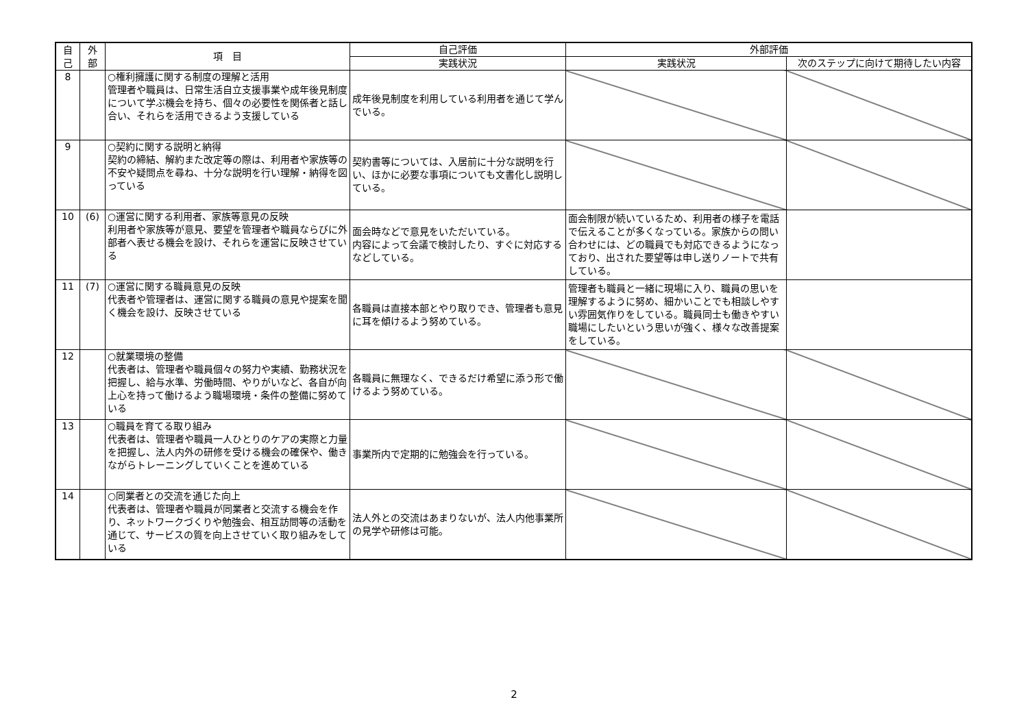| 自 己 | 外 部 | 項 目 | 自己評価 | 外部評価 | |
| --- | --- | --- | --- | --- | --- |
| | | | 実践状況 | 実践状況 | 次のステップに向けて期待したい内容 |
| 8 | | ○権利擁護に関する制度の理解と活用 管理者や職員は、日常生活自立支援事業や成年後見制度について学ぶ機会を持ち、個々の必要性を関係者と話し合い、それらを活用できるよう支援している | 成年後見制度を利用している利用者を通じて学んでいる。 | | |
| 9 | | ○契約に関する説明と納得 契約の締結、解約また改定等の際は、利用者や家族等の不安や疑問点を尋ね、十分な説明を行い理解・納得を図っている | 契約書等については、入居前に十分な説明を行い、ほかに必要な事項についても文書化し説明している。 | | |
| 10 | (6) | ○運営に関する利用者、家族等意見の反映 利用者や家族等が意見、要望を管理者や職員ならびに外部者へ表せる機会を設け、それらを運営に反映させている | 面会時などで意見をいただいている。 内容によって会議で検討したり、すぐに対応するなどしている。 | 面会制限が続いているため、利用者の様子を電話で伝えることが多くなっている。家族からの問い合わせには、どの職員でも対応できるようになっており、出された要望等は申し送りノートで共有している。 | |
| 11 | (7) | ○運営に関する職員意見の反映 代表者や管理者は、運営に関する職員の意見や提案を聞く機会を設け、反映させている | 各職員は直接本部とやり取りでき、管理者も意見に耳を傾けるよう努めている。 | 管理者も職員と一緒に現場に入り、職員の思いを理解するように努め、細かいことでも相談しやすい雰囲気作りをしている。職員同士も働きやすい職場にしたいという思いが強く、様々な改善提案をしている。 | |
| 12 | | ○就業環境の整備 代表者は、管理者や職員個々の努力や実績、勤務状況を把握し、給与水準、労働時間、やりがいなど、各自が向上心を持って働けるよう職場環境・条件の整備に努めている | 各職員に無理なく、できるだけ希望に添う形で働けるよう努めている。 | | |
| 13 | | ○職員を育てる取り組み 代表者は、管理者や職員一人ひとりのケアの実際と力量を把握し、法人内外の研修を受ける機会の確保や、働きながらトレーニングしていくことを進めている | 事業所内で定期的に勉強会を行っている。 | | |
| 14 | | ○同業者との交流を通じた向上 代表者は、管理者や職員が同業者と交流する機会を作り、ネットワークづくりや勉強会、相互訪問等の活動を通じて、サービスの質を向上させていく取り組みをしている | 法人外との交流はあまりないが、法人内他事業所の見学や研修は可能。 | | |
2